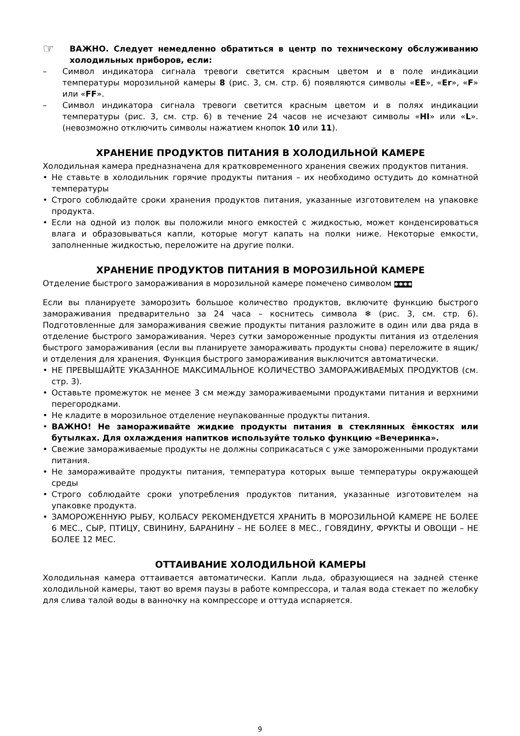☞
ВАЖНО. Следует немедленно обратиться в центр по техническому обслуживанию холодильных приборов, если:
– Символ индикатора сигнала тревоги светится красным цветом и в поле индикации температуры морозильной камеры 8 (рис. 3, см. стр. 6) появляются символы «EE», «Er», «F» или «FF».
– Символ индикатора сигнала тревоги светится красным цветом и в полях индикации температуры (рис. 3, см. стр. 6) в течение 24 часов не исчезают символы «HI» или «L». (невозможно отключить символы нажатием кнопок 10 или 11).
ХРАНЕНИЕ ПРОДУКТОВ ПИТАНИЯ В ХОЛОДИЛЬНОЙ КАМЕРЕ
Холодильная камера предназначена для кратковременного хранения свежих продуктов питания.
• Не ставьте в холодильник горячие продукты питания – их необходимо остудить до комнатной температуры
• Строго соблюдайте сроки хранения продуктов питания, указанные изготовителем на упаковке продукта.
• Если на одной из полок вы положили много емкостей с жидкостью, может конденсироваться влага и образовываться капли, которые могут капать на полки ниже. Некоторые емкости, заполненные жидкостью, переложите на другие полки.
ХРАНЕНИЕ ПРОДУКТОВ ПИТАНИЯ В МОРОЗИЛЬНОЙ КАМЕРЕ
Отделение быстрого замораживания в морозильной камере помечено символом ✱✱✱✱
Если вы планируете заморозить большое количество продуктов, включите функцию быстрого замораживания предварительно за 24 часа – коснитесь символа ❄ (рис. 3, см. стр. 6). Подготовленные для замораживания свежие продукты питания разложите в один или два ряда в отделение быстрого замораживания. Через сутки замороженные продукты питания из отделения быстрого замораживания (если вы планируете замораживать продукты снова) переложите в ящик/и отделения для хранения. Функция быстрого замораживания выключится автоматически.
• НЕ ПРЕВЫШАЙТЕ УКАЗАННОЕ МАКСИМАЛЬНОЕ КОЛИЧЕСТВО ЗАМОРАЖИВАЕМЫХ ПРОДУКТОВ (см. стр. 3).
• Оставьте промежуток не менее 3 см между замораживаемыми продуктами питания и верхними перегородками.
• Не кладите в морозильное отделение неупакованные продукты питания.
• ВАЖНО! Не замораживайте жидкие продукты питания в стеклянных ёмкостях или бутылках. Для охлаждения напитков используйте только функцию «Вечеринка».
• Свежие замораживаемые продукты не должны соприкасаться с уже замороженными продуктами питания.
• Не замораживайте продукты питания, температура которых выше температуры окружающей среды
• Строго соблюдайте сроки употребления продуктов питания, указанные изготовителем на упаковке продукта.
• ЗАМОРОЖЕННУЮ РЫБУ, КОЛБАСУ РЕКОМЕНДУЕТСЯ ХРАНИТЬ В МОРОЗИЛЬНОЙ КАМЕРЕ НЕ БОЛЕЕ 6 МЕС., СЫР, ПТИЦУ, СВИНИНУ, БАРАНИНУ – НЕ БОЛЕЕ 8 МЕС., ГОВЯДИНУ, ФРУКТЫ И ОВОЩИ – НЕ БОЛЕЕ 12 МЕС.
ОТТАИВАНИЕ ХОЛОДИЛЬНОЙ КАМЕРЫ
Холодильная камера оттаивается автоматически. Капли льда, образующиеся на задней стенке холодильной камеры, тают во время паузы в работе компрессора, и талая вода стекает по желобку для слива талой воды в ванночку на компрессоре и оттуда испаряется.
9